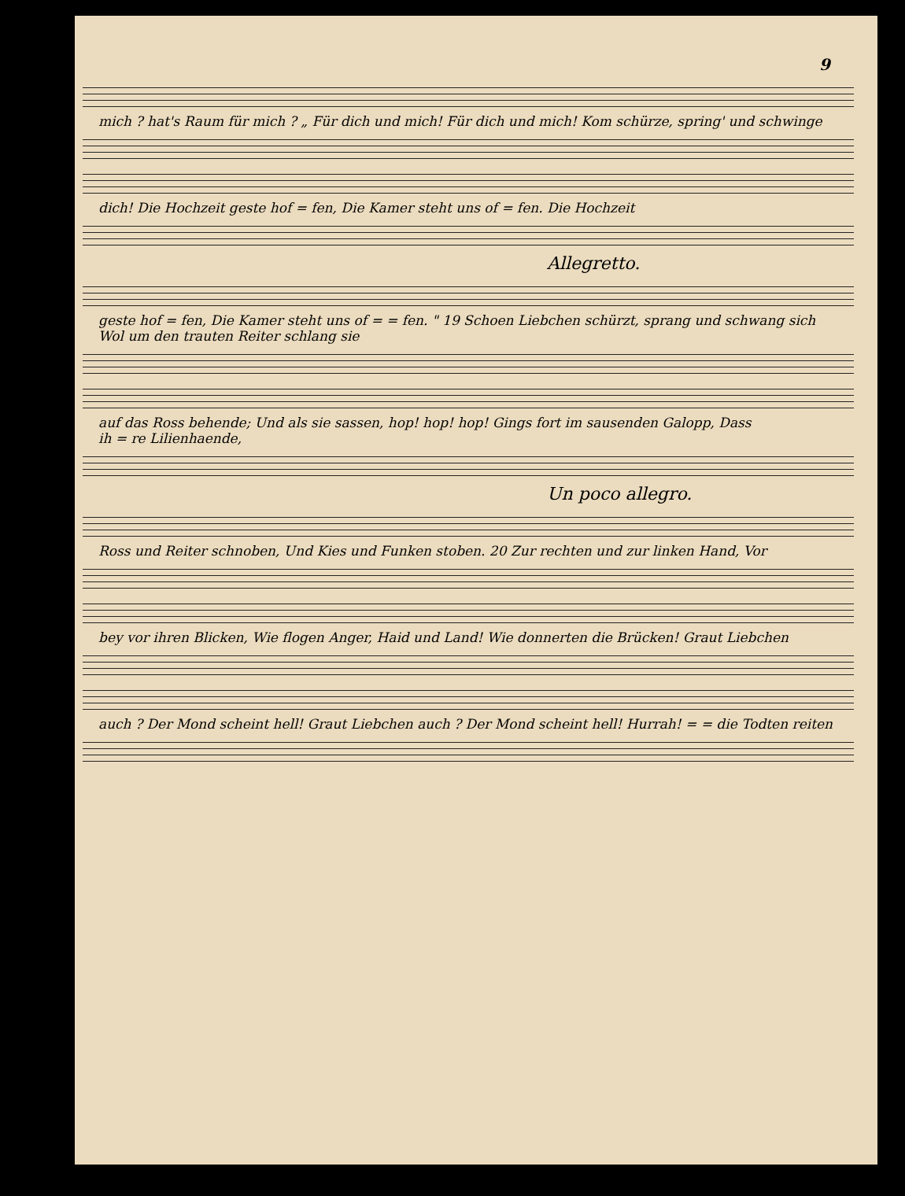9
mich ? hat's Raum für mich ? „ Für dich und mich! Für dich und mich! Kom schürze, spring' und schwinge
dich! Die Hochzeit geste hof = fen, Die Kamer steht uns of = fen. Die Hochzeit
Allegretto.
geste hof = fen, Die Kamer steht uns of = = fen. " 19 Schoen Liebchen schürzt, sprang und schwang sich
Wol um den trauten Reiter schlang sie
auf das Ross behende; Und als sie sassen, hop! hop! hop! Gings fort im sausenden Galopp, Dass
ih = re Lilienhaende,
Un poco allegro.
Ross und Reiter schnoben, Und Kies und Funken stoben. 20 Zur rechten und zur linken Hand, Vor
bey vor ihren Blicken, Wie flogen Anger, Haid und Land! Wie donnerten die Brücken! Graut Liebchen
auch ? Der Mond scheint hell! Graut Liebchen auch ? Der Mond scheint hell! Hurrah! = = die Todten reiten